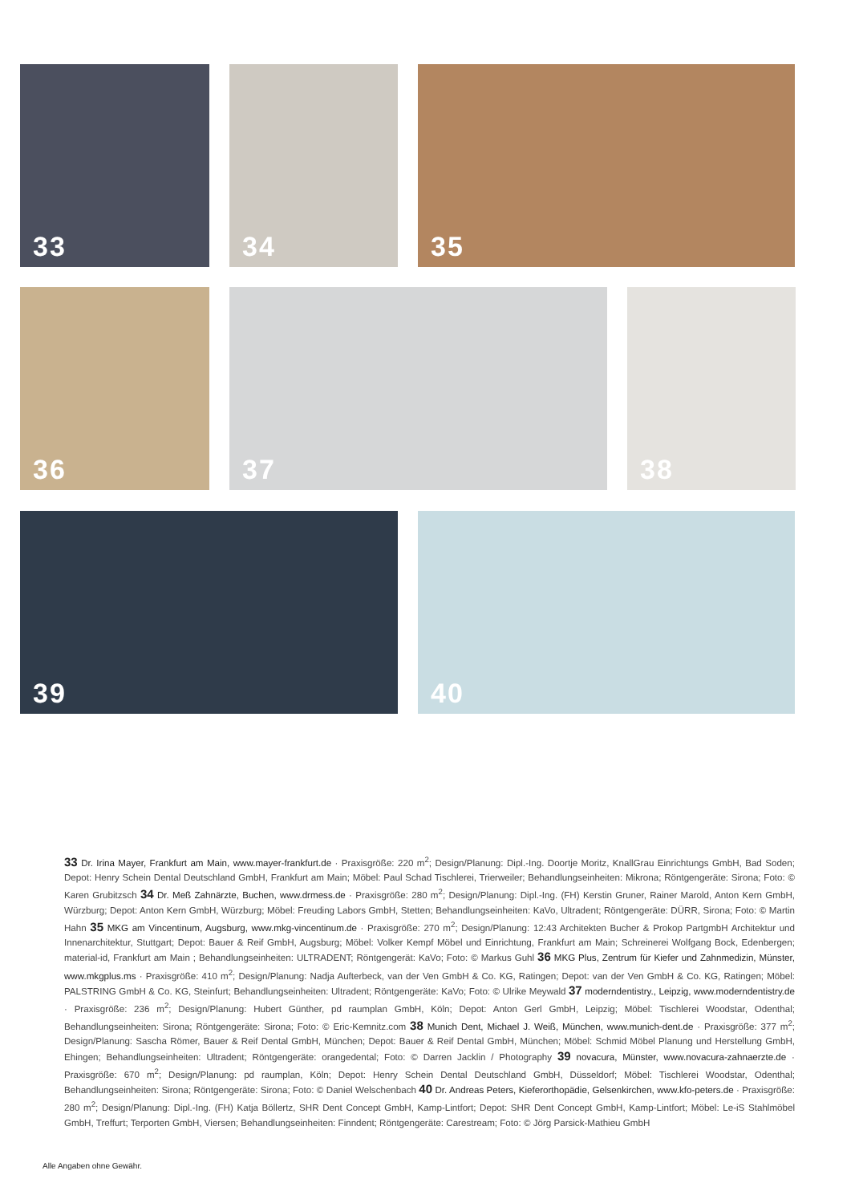33
34
35
36
37
38
39
40
33 Dr. Irina Mayer, Frankfurt am Main, www.mayer-frankfurt.de · Praxisgröße: 220 m<sup>2</sup>; Design/Planung: Dipl.-Ing. Doortje Moritz, KnallGrau Einrichtungs GmbH, Bad Soden; Depot: Henry Schein Dental Deutschland GmbH, Frankfurt am Main; Möbel: Paul Schad Tischlerei, Trierweiler; Behandlungseinheiten: Mikrona; Röntgengeräte: Sirona; Foto: © Karen Grubitzsch 34 Dr. Meß Zahnärzte, Buchen, www.drmess.de · Praxisgröße: 280 m<sup>2</sup>; Design/Planung: Dipl.-Ing. (FH) Kerstin Gruner, Rainer Marold, Anton Kern GmbH, Würzburg; Depot: Anton Kern GmbH, Würzburg; Möbel: Freuding Labors GmbH, Stetten; Behandlungseinheiten: KaVo, Ultradent; Röntgengeräte: DÜRR, Sirona; Foto: © Martin Hahn 35 MKG am Vincentinum, Augsburg, www.mkg-vincentinum.de · Praxisgröße: 270 m<sup>2</sup>; Design/Planung: 12:43 Architekten Bucher & Prokop PartgmbH Architektur und Innenarchitektur, Stuttgart; Depot: Bauer & Reif GmbH, Augsburg; Möbel: Volker Kempf Möbel und Einrichtung, Frankfurt am Main; Schreinerei Wolfgang Bock, Edenbergen; material-id, Frankfurt am Main ; Behandlungseinheiten: ULTRADENT; Röntgengerät: KaVo; Foto: © Markus Guhl 36 MKG Plus, Zentrum für Kiefer und Zahnmedizin, Münster, www.mkgplus.ms · Praxisgröße: 410 m<sup>2</sup>; Design/Planung: Nadja Aufterbeck, van der Ven GmbH & Co. KG, Ratingen; Depot: van der Ven GmbH & Co. KG, Ratingen; Möbel: PALSTRING GmbH & Co. KG, Steinfurt; Behandlungseinheiten: Ultradent; Röntgengeräte: KaVo; Foto: © Ulrike Meywald 37 moderndentistry., Leipzig, www.moderndentistry.de · Praxisgröße: 236 m<sup>2</sup>; Design/Planung: Hubert Günther, pd raumplan GmbH, Köln; Depot: Anton Gerl GmbH, Leipzig; Möbel: Tischlerei Woodstar, Odenthal; Behandlungseinheiten: Sirona; Röntgengeräte: Sirona; Foto: © Eric-Kemnitz.com 38 Munich Dent, Michael J. Weiß, München, www.munich-dent.de · Praxisgröße: 377 m<sup>2</sup>; Design/Planung: Sascha Römer, Bauer & Reif Dental GmbH, München; Depot: Bauer & Reif Dental GmbH, München; Möbel: Schmid Möbel Planung und Herstellung GmbH, Ehingen; Behandlungseinheiten: Ultradent; Röntgengeräte: orangedental; Foto: © Darren Jacklin / Photography 39 novacura, Münster, www.novacura-zahnaerzte.de · Praxisgröße: 670 m<sup>2</sup>; Design/Planung: pd raumplan, Köln; Depot: Henry Schein Dental Deutschland GmbH, Düsseldorf; Möbel: Tischlerei Woodstar, Odenthal; Behandlungseinheiten: Sirona; Röntgengeräte: Sirona; Foto: © Daniel Welschenbach 40 Dr. Andreas Peters, Kieferorthopädie, Gelsenkirchen, www.kfo-peters.de · Praxisgröße: 280 m<sup>2</sup>; Design/Planung: Dipl.-Ing. (FH) Katja Böllertz, SHR Dent Concept GmbH, Kamp-Lintfort; Depot: SHR Dent Concept GmbH, Kamp-Lintfort; Möbel: Le-iS Stahlmöbel GmbH, Treffurt; Terporten GmbH, Viersen; Behandlungseinheiten: Finndent; Röntgengeräte: Carestream; Foto: © Jörg Parsick-Mathieu GmbH
Alle Angaben ohne Gewähr.